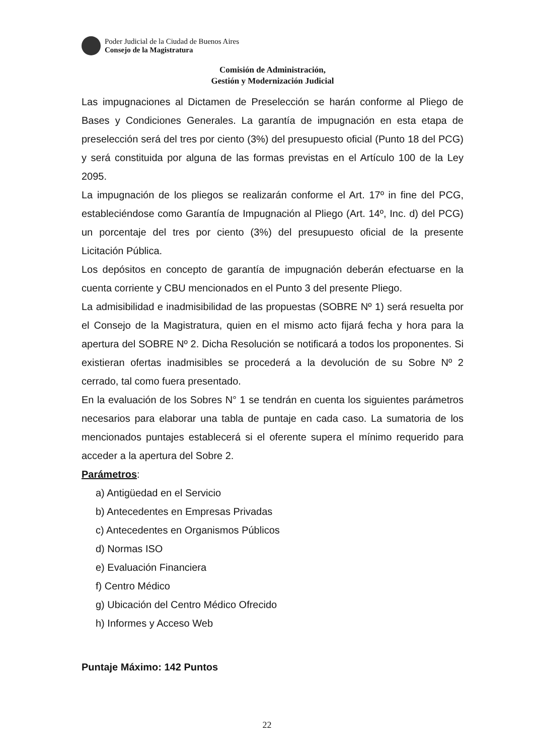Poder Judicial de la Ciudad de Buenos Aires
Consejo de la Magistratura
Comisión de Administración,
Gestión y Modernización Judicial
Las impugnaciones al Dictamen de Preselección se harán conforme al Pliego de Bases y Condiciones Generales. La garantía de impugnación en esta etapa de preselección será del tres por ciento (3%) del presupuesto oficial (Punto 18 del PCG) y será constituida por alguna de las formas previstas en el Artículo 100 de la Ley 2095.
La impugnación de los pliegos se realizarán conforme el Art. 17º in fine del PCG, estableciéndose como Garantía de Impugnación al Pliego (Art. 14º, Inc. d) del PCG) un porcentaje del tres por ciento (3%) del presupuesto oficial de la presente Licitación Pública.
Los depósitos en concepto de garantía de impugnación deberán efectuarse en la cuenta corriente y CBU mencionados en el Punto 3 del presente Pliego.
La admisibilidad e inadmisibilidad de las propuestas (SOBRE Nº 1) será resuelta por el Consejo de la Magistratura, quien en el mismo acto fijará fecha y hora para la apertura del SOBRE Nº 2. Dicha Resolución se notificará a todos los proponentes. Si existieran ofertas inadmisibles se procederá a la devolución de su Sobre Nº 2 cerrado, tal como fuera presentado.
En la evaluación de los Sobres N° 1 se tendrán en cuenta los siguientes parámetros necesarios para elaborar una tabla de puntaje en cada caso. La sumatoria de los mencionados puntajes establecerá si el oferente supera el mínimo requerido para acceder a la apertura del Sobre 2.
Parámetros:
a) Antigüedad en el Servicio
b) Antecedentes en Empresas Privadas
c) Antecedentes en Organismos Públicos
d) Normas ISO
e) Evaluación Financiera
f) Centro Médico
g) Ubicación del Centro Médico Ofrecido
h) Informes y Acceso Web
Puntaje Máximo: 142 Puntos
22